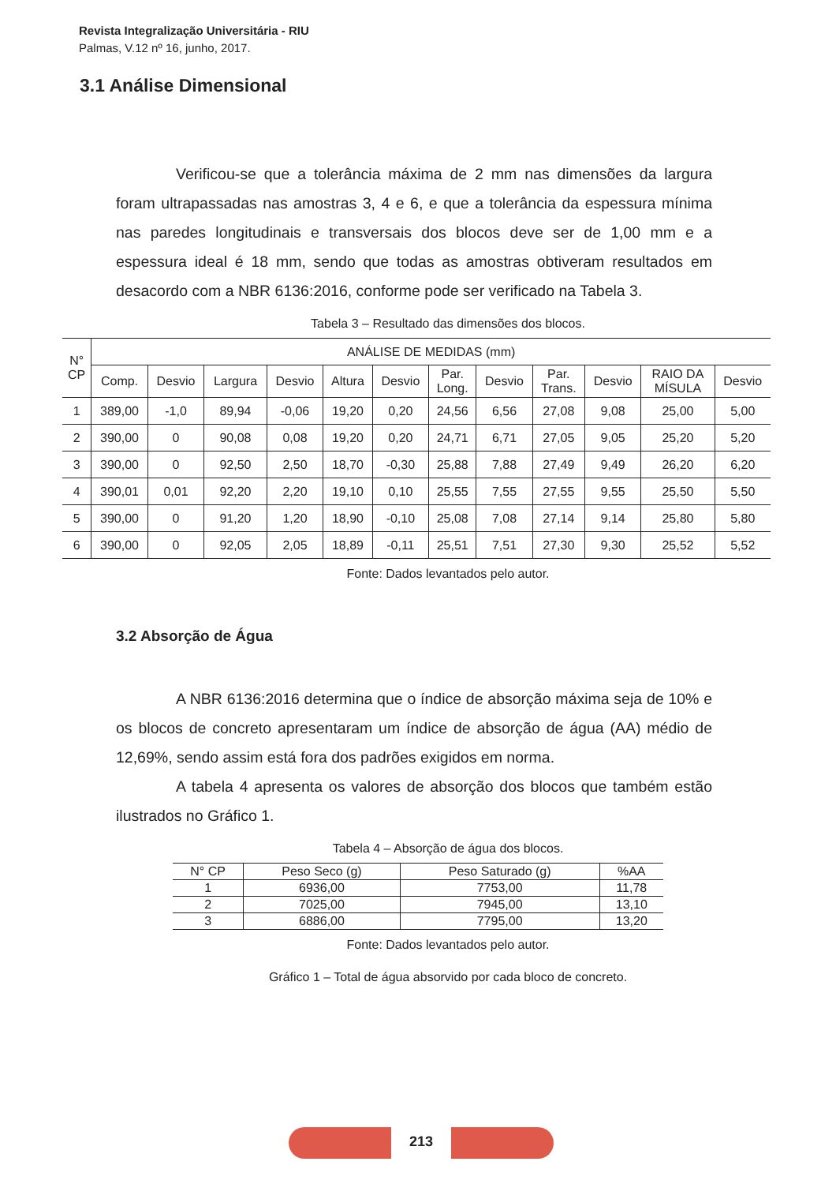Revista Integralização Universitária - RIU
Palmas, V.12 nº 16, junho, 2017.
3.1 Análise Dimensional
Verificou-se que a tolerância máxima de 2 mm nas dimensões da largura foram ultrapassadas nas amostras 3, 4 e 6, e que a tolerância da espessura mínima nas paredes longitudinais e transversais dos blocos deve ser de 1,00 mm e a espessura ideal é 18 mm, sendo que todas as amostras obtiveram resultados em desacordo com a NBR 6136:2016, conforme pode ser verificado na Tabela 3.
Tabela 3 – Resultado das dimensões dos blocos.
| N° CP | ANÁLISE DE MEDIDAS (mm) | | | | | | | | | | | |
| | Comp. | Desvio | Largura | Desvio | Altura | Desvio | Par. Long. | Desvio | Par. Trans. | Desvio | RAIO DA MÍSULA | Desvio |
| 1 | 389,00 | -1,0 | 89,94 | -0,06 | 19,20 | 0,20 | 24,56 | 6,56 | 27,08 | 9,08 | 25,00 | 5,00 |
| 2 | 390,00 | 0 | 90,08 | 0,08 | 19,20 | 0,20 | 24,71 | 6,71 | 27,05 | 9,05 | 25,20 | 5,20 |
| 3 | 390,00 | 0 | 92,50 | 2,50 | 18,70 | -0,30 | 25,88 | 7,88 | 27,49 | 9,49 | 26,20 | 6,20 |
| 4 | 390,01 | 0,01 | 92,20 | 2,20 | 19,10 | 0,10 | 25,55 | 7,55 | 27,55 | 9,55 | 25,50 | 5,50 |
| 5 | 390,00 | 0 | 91,20 | 1,20 | 18,90 | -0,10 | 25,08 | 7,08 | 27,14 | 9,14 | 25,80 | 5,80 |
| 6 | 390,00 | 0 | 92,05 | 2,05 | 18,89 | -0,11 | 25,51 | 7,51 | 27,30 | 9,30 | 25,52 | 5,52 |
Fonte: Dados levantados pelo autor.
3.2 Absorção de Água
A NBR 6136:2016 determina que o índice de absorção máxima seja de 10% e os blocos de concreto apresentaram um índice de absorção de água (AA) médio de 12,69%, sendo assim está fora dos padrões exigidos em norma.
A tabela 4 apresenta os valores de absorção dos blocos que também estão ilustrados no Gráfico 1.
Tabela 4 – Absorção de água dos blocos.
| N° CP | Peso Seco (g) | Peso Saturado (g) | %AA |
| 1 | 6936,00 | 7753,00 | 11,78 |
| 2 | 7025,00 | 7945,00 | 13,10 |
| 3 | 6886,00 | 7795,00 | 13,20 |
Fonte: Dados levantados pelo autor.
Gráfico 1 – Total de água absorvido por cada bloco de concreto.
213